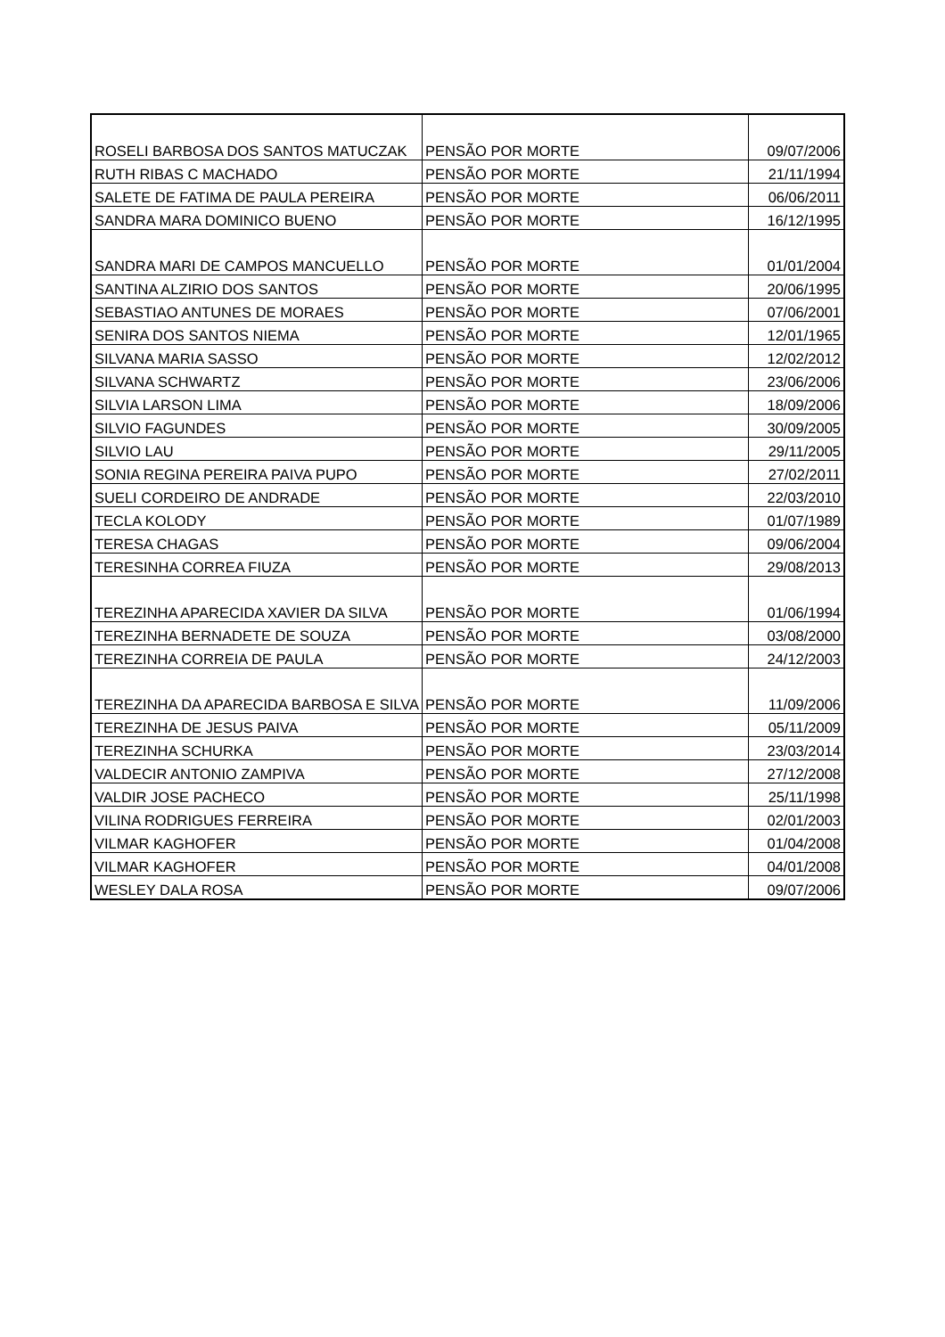| ROSELI BARBOSA DOS SANTOS MATUCZAK | PENSÃO POR MORTE | 09/07/2006 |
| RUTH RIBAS C MACHADO | PENSÃO POR MORTE | 21/11/1994 |
| SALETE DE FATIMA DE PAULA PEREIRA | PENSÃO POR MORTE | 06/06/2011 |
| SANDRA MARA DOMINICO BUENO | PENSÃO POR MORTE | 16/12/1995 |
| SANDRA MARI DE CAMPOS MANCUELLO | PENSÃO POR MORTE | 01/01/2004 |
| SANTINA ALZIRIO DOS SANTOS | PENSÃO POR MORTE | 20/06/1995 |
| SEBASTIAO ANTUNES DE MORAES | PENSÃO POR MORTE | 07/06/2001 |
| SENIRA DOS SANTOS NIEMA | PENSÃO POR MORTE | 12/01/1965 |
| SILVANA MARIA SASSO | PENSÃO POR MORTE | 12/02/2012 |
| SILVANA SCHWARTZ | PENSÃO POR MORTE | 23/06/2006 |
| SILVIA LARSON LIMA | PENSÃO POR MORTE | 18/09/2006 |
| SILVIO FAGUNDES | PENSÃO POR MORTE | 30/09/2005 |
| SILVIO LAU | PENSÃO POR MORTE | 29/11/2005 |
| SONIA REGINA PEREIRA PAIVA PUPO | PENSÃO POR MORTE | 27/02/2011 |
| SUELI CORDEIRO DE ANDRADE | PENSÃO POR MORTE | 22/03/2010 |
| TECLA KOLODY | PENSÃO POR MORTE | 01/07/1989 |
| TERESA CHAGAS | PENSÃO POR MORTE | 09/06/2004 |
| TERESINHA CORREA FIUZA | PENSÃO POR MORTE | 29/08/2013 |
| TEREZINHA APARECIDA XAVIER DA SILVA | PENSÃO POR MORTE | 01/06/1994 |
| TEREZINHA BERNADETE DE SOUZA | PENSÃO POR MORTE | 03/08/2000 |
| TEREZINHA CORREIA DE PAULA | PENSÃO POR MORTE | 24/12/2003 |
| TEREZINHA DA APARECIDA BARBOSA E SILVA | PENSÃO POR MORTE | 11/09/2006 |
| TEREZINHA DE JESUS PAIVA | PENSÃO POR MORTE | 05/11/2009 |
| TEREZINHA SCHURKA | PENSÃO POR MORTE | 23/03/2014 |
| VALDECIR ANTONIO ZAMPIVA | PENSÃO POR MORTE | 27/12/2008 |
| VALDIR JOSE PACHECO | PENSÃO POR MORTE | 25/11/1998 |
| VILINA RODRIGUES FERREIRA | PENSÃO POR MORTE | 02/01/2003 |
| VILMAR KAGHOFER | PENSÃO POR MORTE | 01/04/2008 |
| VILMAR KAGHOFER | PENSÃO POR MORTE | 04/01/2008 |
| WESLEY DALA ROSA | PENSÃO POR MORTE | 09/07/2006 |